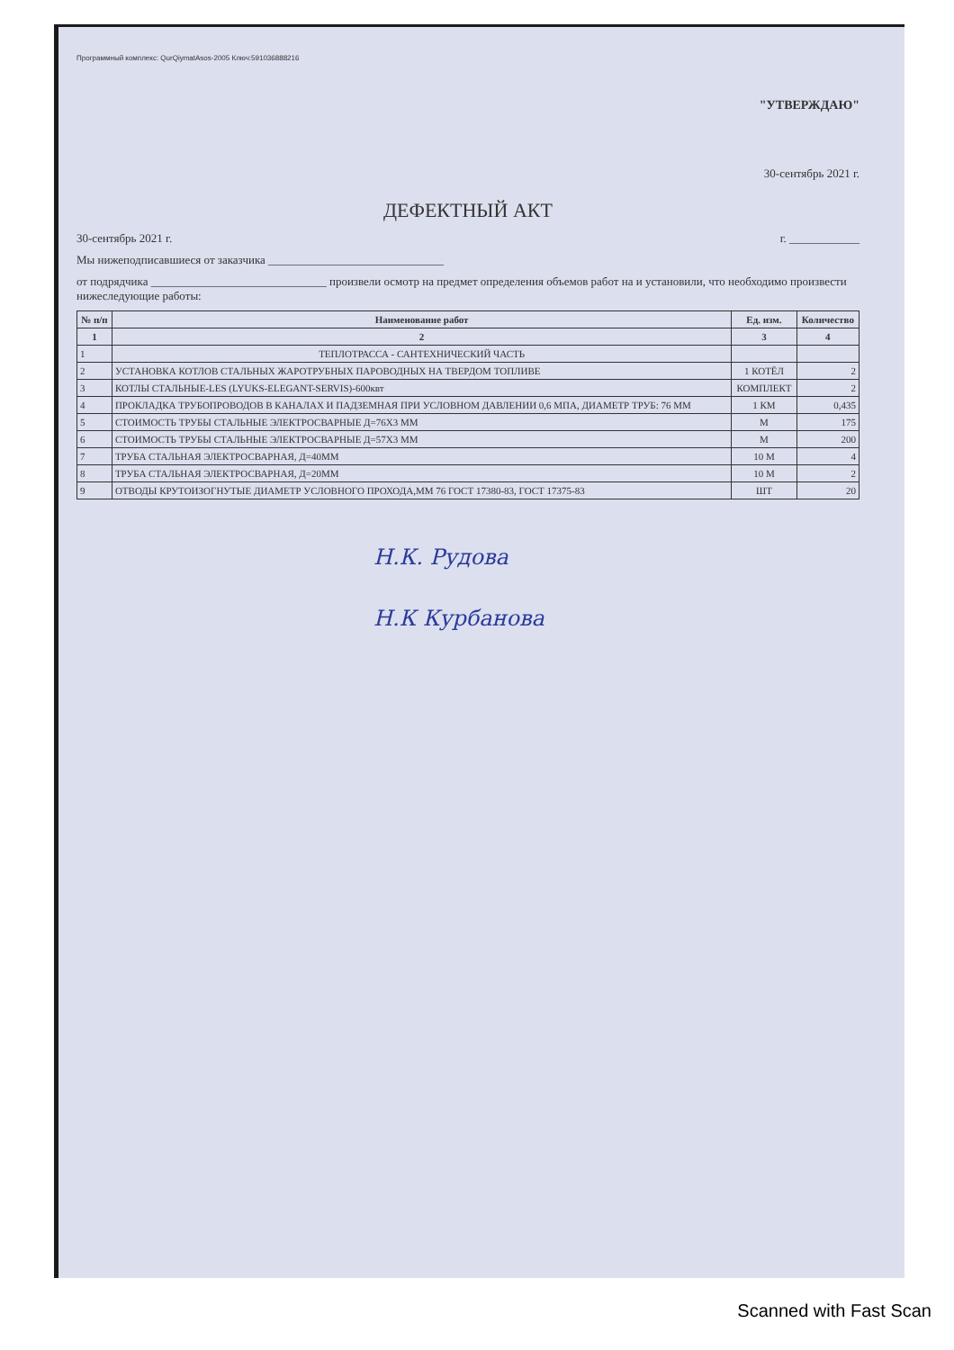Программный комплекс: QurQiymatAsos-2005 Ключ:5910368882​16
"УТВЕРЖДАЮ"
30-сентябрь 2021 г.
ДЕФЕКТНЫЙ АКТ
30-сентябрь 2021 г. г. ____________
Мы нижеподписавшиеся от заказчика ______________________________
от подрядчика ______________________________ произвели осмотр на предмет определения объемов работ на и установили, что необходимо произвести нижеследующие работы:
| № п/п | Наименование работ | Ед. изм. | Количество |
| --- | --- | --- | --- |
| 1 | 2 | 3 | 4 |
| 1 | ТЕПЛОТРАССА - САНТЕХНИЧЕСКИЙ ЧАСТЬ | | |
| 2 | УСТАНОВКА КОТЛОВ СТАЛЬНЫХ ЖАРОТРУБНЫХ ПАРОВОДНЫХ НА ТВЕРДОМ ТОПЛИВЕ | 1 КОТЁЛ | 2 |
| 3 | КОТЛЫ СТАЛЬНЫЕ-LES (LYUKS-ELEGANT-SERVIS)-600квт | КОМПЛЕКТ | 2 |
| 4 | ПРОКЛАДКА ТРУБОПРОВОДОВ В КАНАЛАХ И ПАДЗЕМНАЯ ПРИ УСЛОВНОМ ДАВЛЕНИИ 0,6 МПА, ДИАМЕТР ТРУБ: 76 ММ | 1 КМ | 0,435 |
| 5 | СТОИМОСТЬ ТРУБЫ СТАЛЬНЫЕ ЭЛЕКТРОСВАРНЫЕ Д=76Х3 ММ | М | 175 |
| 6 | СТОИМОСТЬ ТРУБЫ СТАЛЬНЫЕ ЭЛЕКТРОСВАРНЫЕ Д=57Х3 ММ | М | 200 |
| 7 | ТРУБА СТАЛЬНАЯ ЭЛЕКТРОСВАРНАЯ, Д=40ММ | 10 М | 4 |
| 8 | ТРУБА СТАЛЬНАЯ ЭЛЕКТРОСВАРНАЯ, Д=20ММ | 10 М | 2 |
| 9 | ОТВОДЫ КРУТОИЗОГНУТЫЕ ДИАМЕТР УСЛОВНОГО ПРОХОДА,ММ 76 ГОСТ 17380-83, ГОСТ 17375-83 | ШТ | 20 |
Н.К. Рудова
Н.К Курбанова
Scanned with Fast Scan